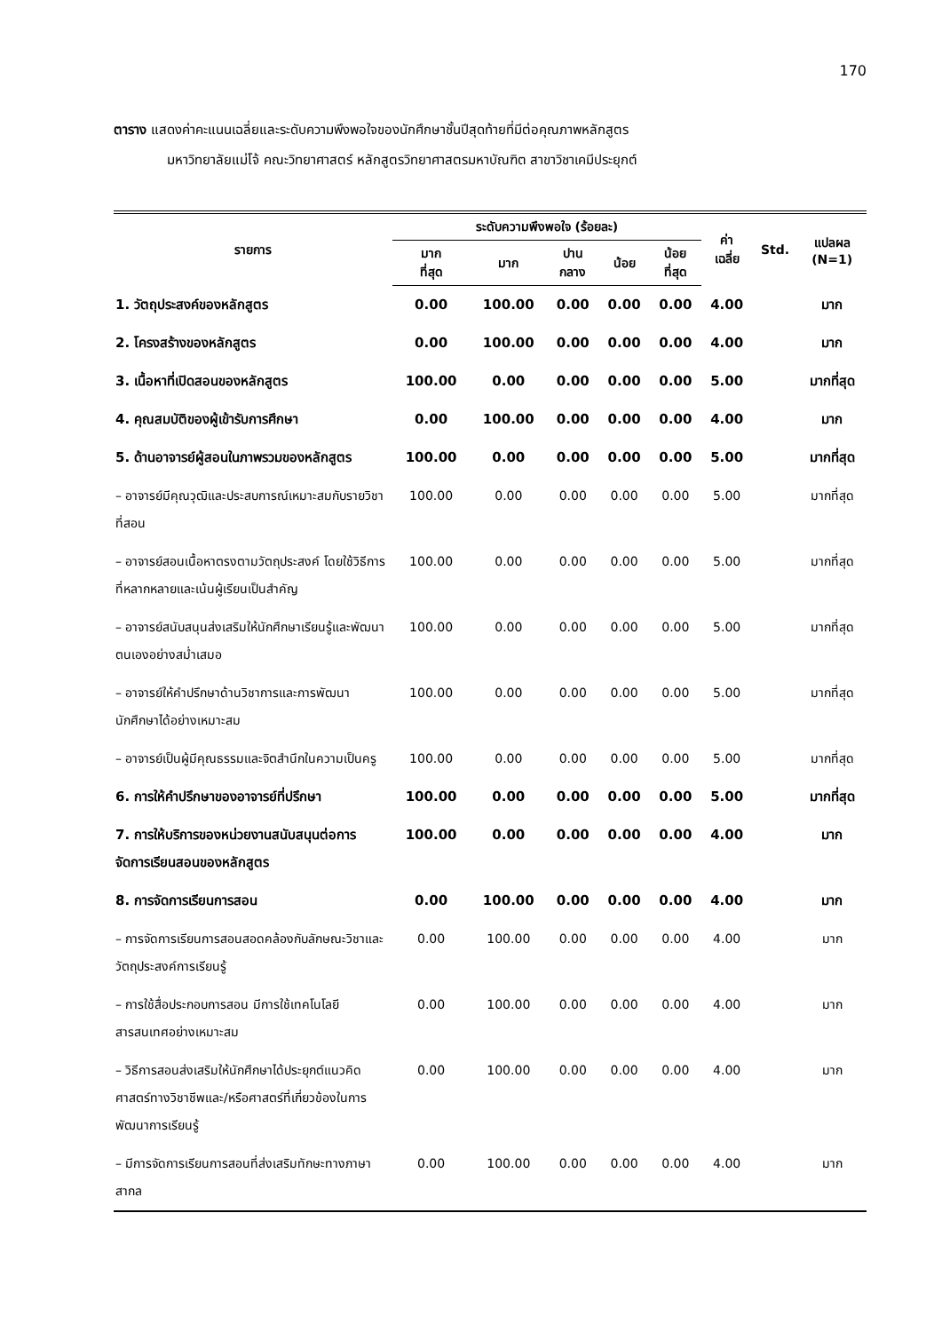170
ตาราง แสดงค่าคะแนนเฉลี่ยและระดับความพึงพอใจของนักศึกษาชั้นปีสุดท้ายที่มีต่อคุณภาพหลักสูตร
มหาวิทยาลัยแม่โจ้ คณะวิทยาศาสตร์ หลักสูตรวิทยาศาสตรมหาบัณฑิต สาขาวิชาเคมีประยุกต์
| รายการ | ระดับความพึงพอใจ (ร้อยละ) | | | | | ค่า เฉลี่ย | Std. | แปลผล (N=1) |
| --- | --- | --- | --- | --- | --- | --- | --- | --- |
| | มาก ที่สุด | มาก | ปาน กลาง | น้อย | น้อย ที่สุด | | | |
| 1. วัตถุประสงค์ของหลักสูตร | 0.00 | 100.00 | 0.00 | 0.00 | 0.00 | 4.00 | | มาก |
| 2. โครงสร้างของหลักสูตร | 0.00 | 100.00 | 0.00 | 0.00 | 0.00 | 4.00 | | มาก |
| 3. เนื้อหาที่เปิดสอนของหลักสูตร | 100.00 | 0.00 | 0.00 | 0.00 | 0.00 | 5.00 | | มากที่สุด |
| 4. คุณสมบัติของผู้เข้ารับการศึกษา | 0.00 | 100.00 | 0.00 | 0.00 | 0.00 | 4.00 | | มาก |
| 5. ด้านอาจารย์ผู้สอนในภาพรวมของหลักสูตร | 100.00 | 0.00 | 0.00 | 0.00 | 0.00 | 5.00 | | มากที่สุด |
| – อาจารย์มีคุณวุฒิและประสบการณ์เหมาะสมกับรายวิชาที่สอน | 100.00 | 0.00 | 0.00 | 0.00 | 0.00 | 5.00 | | มากที่สุด |
| – อาจารย์สอนเนื้อหาตรงตามวัตถุประสงค์ โดยใช้วิธีการที่หลากหลายและเน้นผู้เรียนเป็นสำคัญ | 100.00 | 0.00 | 0.00 | 0.00 | 0.00 | 5.00 | | มากที่สุด |
| – อาจารย์สนับสนุนส่งเสริมให้นักศึกษาเรียนรู้และพัฒนาตนเองอย่างสม่ำเสมอ | 100.00 | 0.00 | 0.00 | 0.00 | 0.00 | 5.00 | | มากที่สุด |
| – อาจารย์ให้คำปรึกษาด้านวิชาการและการพัฒนานักศึกษาได้อย่างเหมาะสม | 100.00 | 0.00 | 0.00 | 0.00 | 0.00 | 5.00 | | มากที่สุด |
| – อาจารย์เป็นผู้มีคุณธรรมและจิตสำนึกในความเป็นครู | 100.00 | 0.00 | 0.00 | 0.00 | 0.00 | 5.00 | | มากที่สุด |
| 6. การให้คำปรึกษาของอาจารย์ที่ปรึกษา | 100.00 | 0.00 | 0.00 | 0.00 | 0.00 | 5.00 | | มากที่สุด |
| 7. การให้บริการของหน่วยงานสนับสนุนต่อการจัดการเรียนสอนของหลักสูตร | 100.00 | 0.00 | 0.00 | 0.00 | 0.00 | 4.00 | | มาก |
| 8. การจัดการเรียนการสอน | 0.00 | 100.00 | 0.00 | 0.00 | 0.00 | 4.00 | | มาก |
| – การจัดการเรียนการสอนสอดคล้องกับลักษณะวิชาและวัตถุประสงค์การเรียนรู้ | 0.00 | 100.00 | 0.00 | 0.00 | 0.00 | 4.00 | | มาก |
| – การใช้สื่อประกอบการสอน มีการใช้เทคโนโลยีสารสนเทศอย่างเหมาะสม | 0.00 | 100.00 | 0.00 | 0.00 | 0.00 | 4.00 | | มาก |
| – วิธีการสอนส่งเสริมให้นักศึกษาได้ประยุกต์แนวคิดศาสตร์ทางวิชาชีพและ/หรือศาสตร์ที่เกี่ยวข้องในการพัฒนาการเรียนรู้ | 0.00 | 100.00 | 0.00 | 0.00 | 0.00 | 4.00 | | มาก |
| – มีการจัดการเรียนการสอนที่ส่งเสริมทักษะทางภาษาสากล | 0.00 | 100.00 | 0.00 | 0.00 | 0.00 | 4.00 | | มาก |